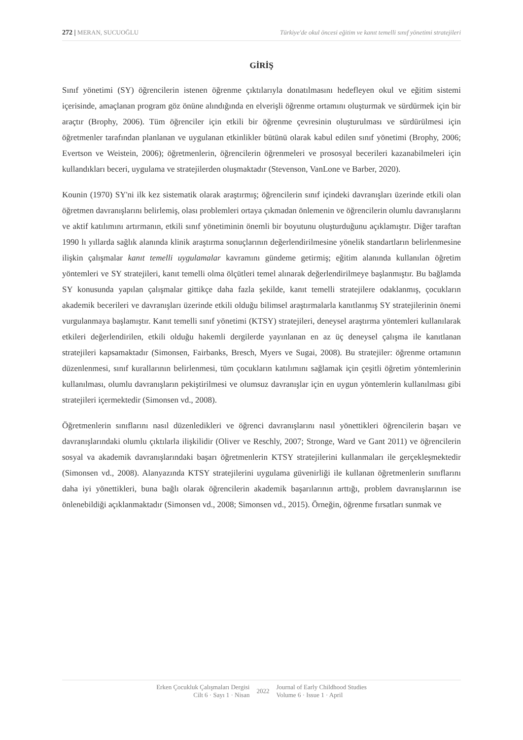272 | MERAN, SUCUOĞLU Türkiye'de okul öncesi eğitim ve kanıt temelli sınıf yönetimi stratejileri
GİRİŞ
Sınıf yönetimi (SY) öğrencilerin istenen öğrenme çıktılarıyla donatılmasını hedefleyen okul ve eğitim sistemi içerisinde, amaçlanan program göz önüne alındığında en elverişli öğrenme ortamını oluşturmak ve sürdürmek için bir araçtır (Brophy, 2006). Tüm öğrenciler için etkili bir öğrenme çevresinin oluşturulması ve sürdürülmesi için öğretmenler tarafından planlanan ve uygulanan etkinlikler bütünü olarak kabul edilen sınıf yönetimi (Brophy, 2006; Evertson ve Weistein, 2006); öğretmenlerin, öğrencilerin öğrenmeleri ve prososyal becerileri kazanabilmeleri için kullandıkları beceri, uygulama ve stratejilerden oluşmaktadır (Stevenson, VanLone ve Barber, 2020).
Kounin (1970) SY'ni ilk kez sistematik olarak araştırmış; öğrencilerin sınıf içindeki davranışları üzerinde etkili olan öğretmen davranışlarını belirlemiş, olası problemleri ortaya çıkmadan önlemenin ve öğrencilerin olumlu davranışlarını ve aktif katılımını artırmanın, etkili sınıf yönetiminin önemli bir boyutunu oluşturduğunu açıklamıştır. Diğer taraftan 1990 lı yıllarda sağlık alanında klinik araştırma sonuçlarının değerlendirilmesine yönelik standartların belirlenmesine ilişkin çalışmalar kanıt temelli uygulamalar kavramını gündeme getirmiş; eğitim alanında kullanılan öğretim yöntemleri ve SY stratejileri, kanıt temelli olma ölçütleri temel alınarak değerlendirilmeye başlanmıştır. Bu bağlamda SY konusunda yapılan çalışmalar gittikçe daha fazla şekilde, kanıt temelli stratejilere odaklanmış, çocukların akademik becerileri ve davranışları üzerinde etkili olduğu bilimsel araştırmalarla kanıtlanmış SY stratejilerinin önemi vurgulanmaya başlamıştır. Kanıt temelli sınıf yönetimi (KTSY) stratejileri, deneysel araştırma yöntemleri kullanılarak etkileri değerlendirilen, etkili olduğu hakemli dergilerde yayınlanan en az üç deneysel çalışma ile kanıtlanan stratejileri kapsamaktadır (Simonsen, Fairbanks, Bresch, Myers ve Sugai, 2008). Bu stratejiler: öğrenme ortamının düzenlenmesi, sınıf kurallarının belirlenmesi, tüm çocukların katılımını sağlamak için çeşitli öğretim yöntemlerinin kullanılması, olumlu davranışların pekiştirilmesi ve olumsuz davranışlar için en uygun yöntemlerin kullanılması gibi stratejileri içermektedir (Simonsen vd., 2008).
Öğretmenlerin sınıflarını nasıl düzenledikleri ve öğrenci davranışlarını nasıl yönettikleri öğrencilerin başarı ve davranışlarındaki olumlu çıktılarla ilişkilidir (Oliver ve Reschly, 2007; Stronge, Ward ve Gant 2011) ve öğrencilerin sosyal va akademik davranışlarındaki başarı öğretmenlerin KTSY stratejilerini kullanmaları ile gerçekleşmektedir (Simonsen vd., 2008). Alanyazında KTSY stratejilerini uygulama güvenirliği ile kullanan öğretmenlerin sınıflarını daha iyi yönettikleri, buna bağlı olarak öğrencilerin akademik başarılarının arttığı, problem davranışlarının ise önlenebildiği açıklanmaktadır (Simonsen vd., 2008; Simonsen vd., 2015). Örneğin, öğrenme fırsatları sunmak ve
Erken Çocukluk Çalışmaları Dergisi
Cilt 6 · Sayı 1 · Nisan
2022
Journal of Early Childhood Studies
Volume 6 · Issue 1 · April